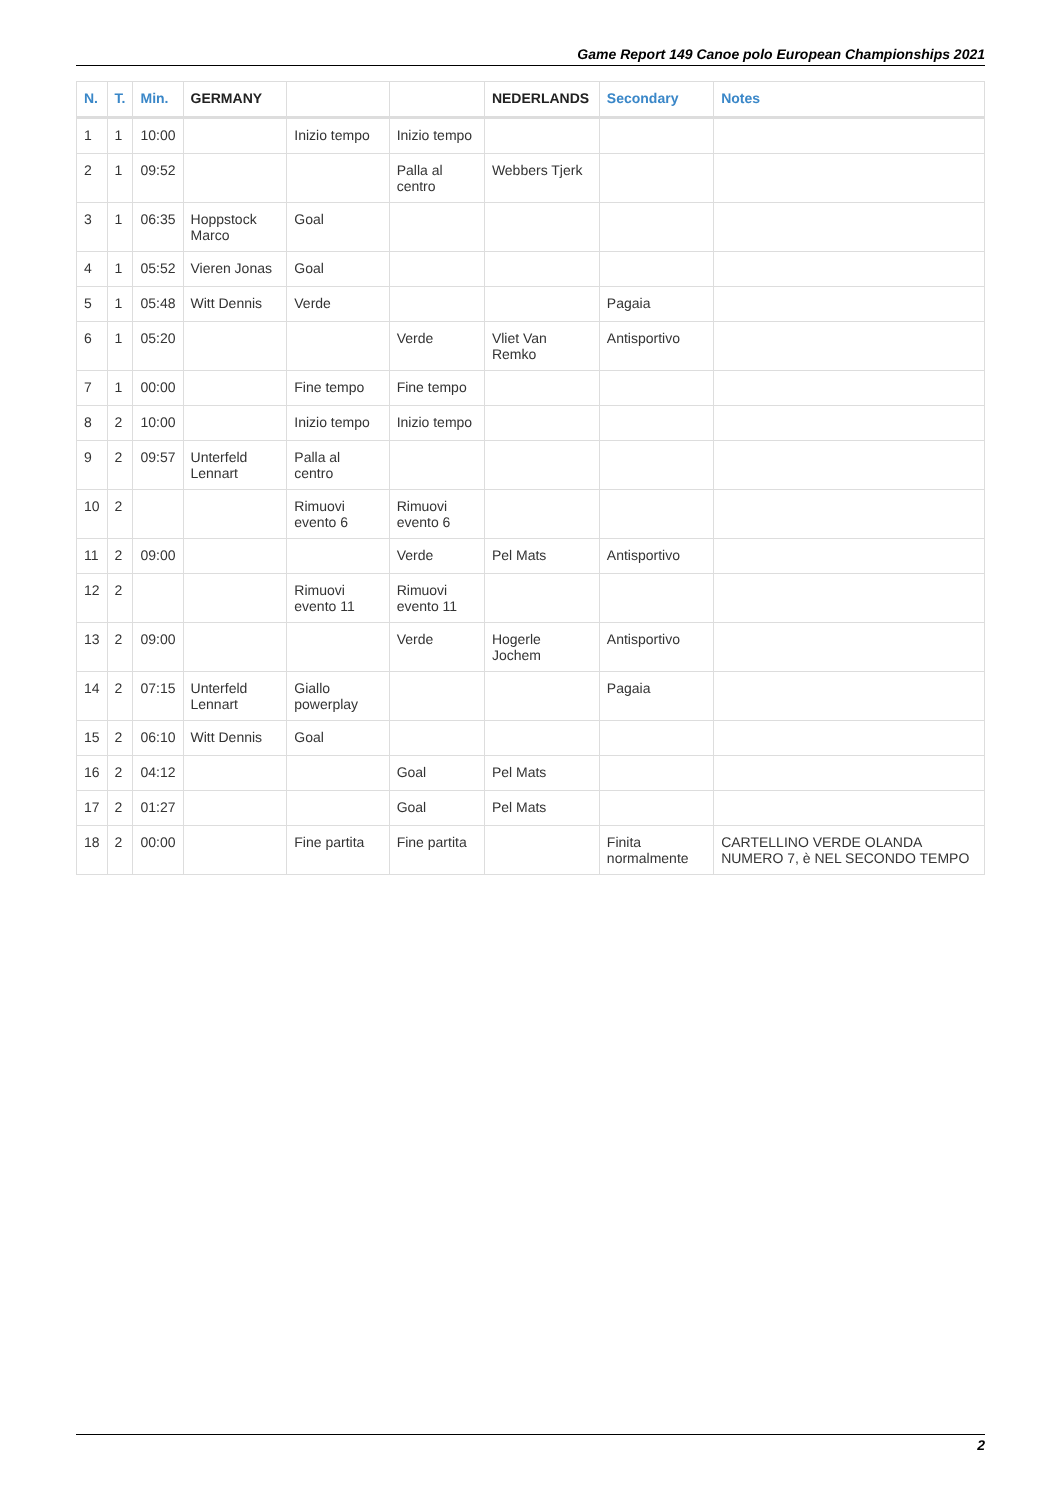Game Report 149 Canoe polo European Championships 2021
| N. | T. | Min. | GERMANY | | | NEDERLANDS | Secondary | Notes |
| --- | --- | --- | --- | --- | --- | --- | --- | --- |
| 1 | 1 | 10:00 | | Inizio tempo | Inizio tempo | | | |
| 2 | 1 | 09:52 | | | Palla al centro | Webbers Tjerk | | |
| 3 | 1 | 06:35 | Hoppstock Marco | Goal | | | | |
| 4 | 1 | 05:52 | Vieren Jonas | Goal | | | | |
| 5 | 1 | 05:48 | Witt Dennis | Verde | | | Pagaia | |
| 6 | 1 | 05:20 | | | Verde | Vliet Van Remko | Antisportivo | |
| 7 | 1 | 00:00 | | Fine tempo | Fine tempo | | | |
| 8 | 2 | 10:00 | | Inizio tempo | Inizio tempo | | | |
| 9 | 2 | 09:57 | Unterfeld Lennart | Palla al centro | | | | |
| 10 | 2 | | | Rimuovi evento 6 | Rimuovi evento 6 | | | |
| 11 | 2 | 09:00 | | | Verde | Pel Mats | Antisportivo | |
| 12 | 2 | | | Rimuovi evento 11 | Rimuovi evento 11 | | | |
| 13 | 2 | 09:00 | | | Verde | Hogerle Jochem | Antisportivo | |
| 14 | 2 | 07:15 | Unterfeld Lennart | Giallo powerplay | | | Pagaia | |
| 15 | 2 | 06:10 | Witt Dennis | Goal | | | | |
| 16 | 2 | 04:12 | | | Goal | Pel Mats | | |
| 17 | 2 | 01:27 | | | Goal | Pel Mats | | |
| 18 | 2 | 00:00 | | Fine partita | Fine partita | | Finita normalmente | CARTELLINO VERDE OLANDA NUMERO 7, è NEL SECONDO TEMPO |
2